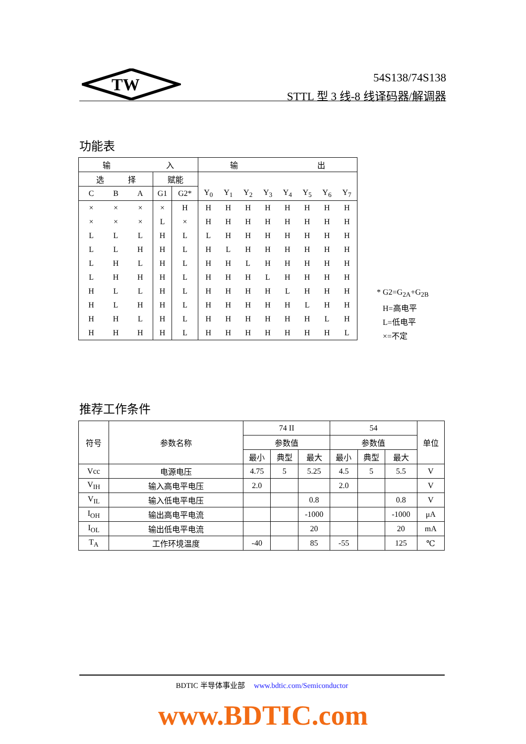TW
54S138/74S138
STTL 型 3 线-8 线译码器/解调器
功能表
| 输 入 | | | | | 输 出 | | | | | | | |
| --- | --- | --- | --- | --- | --- | --- | --- | --- | --- | --- | --- | --- |
| 选 择 | | | 赋能 | | | | | | | | | |
| C | B | A | G1 | G2* | Y<sub>0</sub> | Y<sub>1</sub> | Y<sub>2</sub> | Y<sub>3</sub> | Y<sub>4</sub> | Y<sub>5</sub> | Y<sub>6</sub> | Y<sub>7</sub> |
| × | × | × | × | H | H | H | H | H | H | H | H | H |
| × | × | × | L | × | H | H | H | H | H | H | H | H |
| L | L | L | H | L | L | H | H | H | H | H | H | H |
| L | L | H | H | L | H | L | H | H | H | H | H | H |
| L | H | L | H | L | H | H | L | H | H | H | H | H |
| L | H | H | H | L | H | H | H | L | H | H | H | H |
| H | L | L | H | L | H | H | H | H | L | H | H | H |
| H | L | H | H | L | H | H | H | H | H | L | H | H |
| H | H | L | H | L | H | H | H | H | H | H | L | H |
| H | H | H | H | L | H | H | H | H | H | H | H | L |
* G2=G<sub>2A</sub>+G<sub>2B</sub>
H=高电平
L=低电平
×=不定
推荐工作条件
| 符号 | 参数名称 | 74 II | | | 54 | | | 单位 |
| --- | --- | --- | --- | --- | --- | --- | --- | --- |
| | | 参数值 | | | 参数值 | | | |
| | | 最小 | 典型 | 最大 | 最小 | 典型 | 最大 | |
| Vcc | 电源电压 | 4.75 | 5 | 5.25 | 4.5 | 5 | 5.5 | V |
| V<sub>IH</sub> | 输入高电平电压 | 2.0 | | | 2.0 | | | V |
| V<sub>IL</sub> | 输入低电平电压 | | | 0.8 | | | 0.8 | V |
| I<sub>OH</sub> | 输出高电平电流 | | | -1000 | | | -1000 | μA |
| I<sub>OL</sub> | 输出低电平电流 | | | 20 | | | 20 | mA |
| T<sub>A</sub> | 工作环境温度 | -40 | | 85 | -55 | | 125 | ℃ |
BDTIC 半导体事业部 www.bdtic.com/Semiconductor
www.BDTIC.com